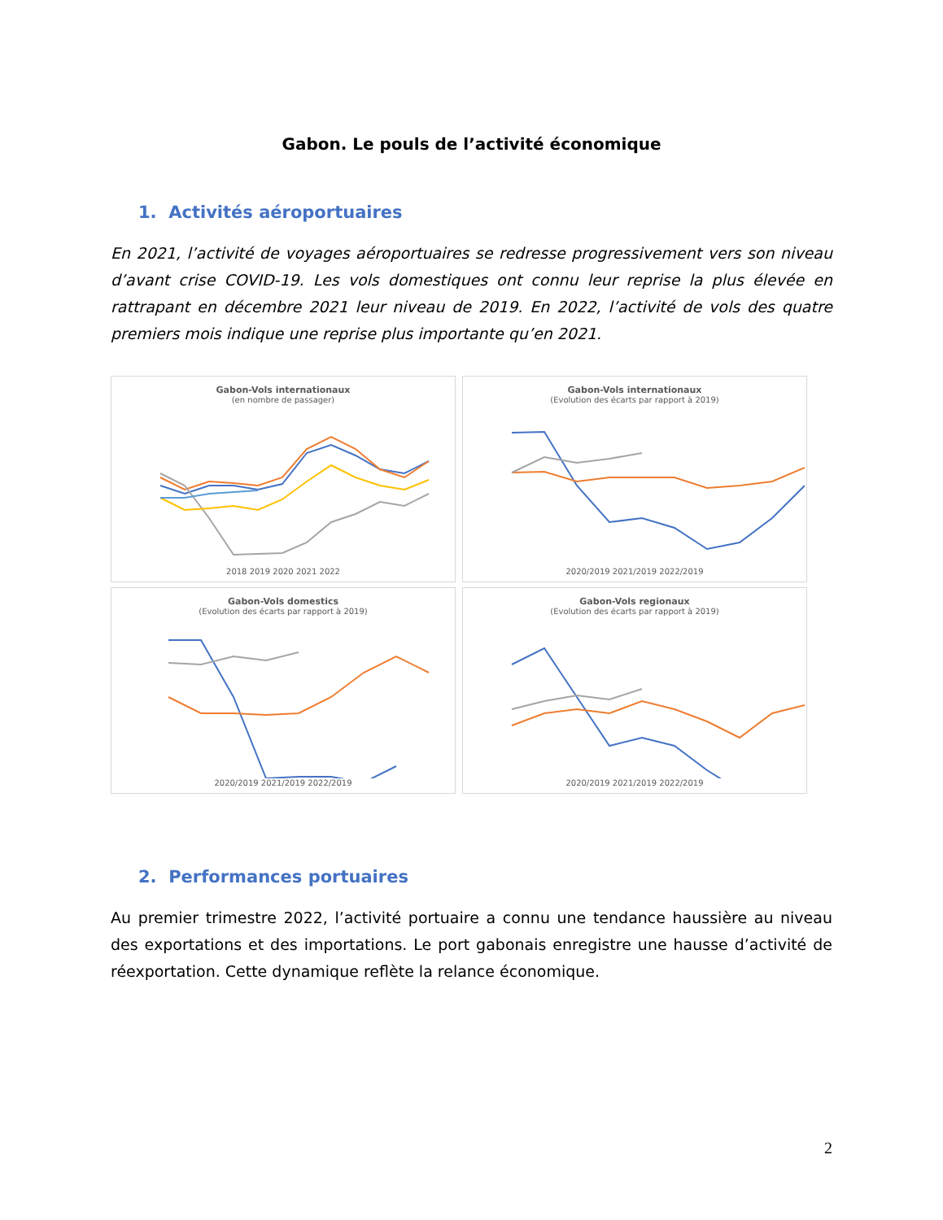Gabon. Le pouls de l’activité économique
1. Activités aéroportuaires
En 2021, l’activité de voyages aéroportuaires se redresse progressivement vers son niveau d’avant crise COVID-19. Les vols domestiques ont connu leur reprise la plus élevée en rattrapant en décembre 2021 leur niveau de 2019. En 2022, l’activité de vols des quatre premiers mois indique une reprise plus importante qu’en 2021.
Gabon-Vols internationaux
(en nombre de passager) 2018 2019 2020 2021 2022
Gabon-Vols internationaux
(Evolution des écarts par rapport à 2019) 2020/2019 2021/2019 2022/2019
Gabon-Vols domestics
(Evolution des écarts par rapport à 2019) 2020/2019 2021/2019 2022/2019
Gabon-Vols regionaux
(Evolution des écarts par rapport à 2019) 2020/2019 2021/2019 2022/2019
2. Performances portuaires
Au premier trimestre 2022, l’activité portuaire a connu une tendance haussière au niveau des exportations et des importations. Le port gabonais enregistre une hausse d’activité de réexportation. Cette dynamique reflète la relance économique.
2